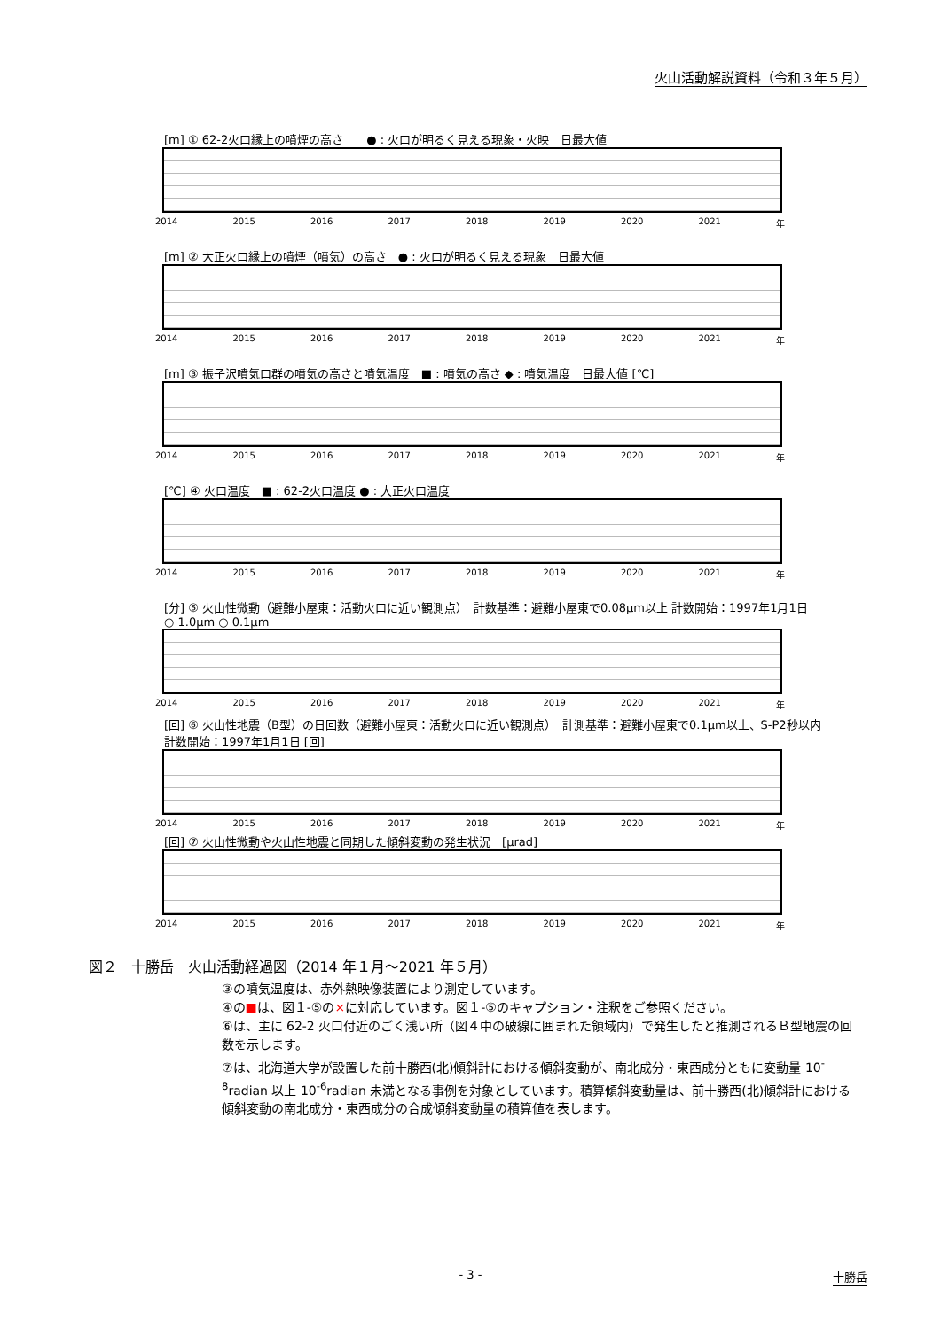火山活動解説資料（令和３年５月）
[m] ① 62-2火口縁上の噴煙の高さ　　● : 火口が明るく見える現象・火映　日最大値
2014 2015 2016 2017 2018 2019 2020 2021 年
[m] ② 大正火口縁上の噴煙（噴気）の高さ　● : 火口が明るく見える現象　日最大値
2014 2015 2016 2017 2018 2019 2020 2021 年
[m] ③ 振子沢噴気口群の噴気の高さと噴気温度　■ : 噴気の高さ ◆ : 噴気温度　日最大値 [℃]
2014 2015 2016 2017 2018 2019 2020 2021 年
[℃] ④ 火口温度　■ : 62-2火口温度 ● : 大正火口温度
2014 2015 2016 2017 2018 2019 2020 2021 年
[分] ⑤ 火山性微動（避難小屋東：活動火口に近い観測点）　計数基準：避難小屋東で0.08μm以上 計数開始：1997年1月1日　○ 1.0μm ○ 0.1μm
2014 2015 2016 2017 2018 2019 2020 2021 年
[回] ⑥ 火山性地震（B型）の日回数（避難小屋東：活動火口に近い観測点）　計測基準：避難小屋東で0.1μm以上、S-P2秒以内 計数開始：1997年1月1日 [回]
2014 2015 2016 2017 2018 2019 2020 2021 年
[回] ⑦ 火山性微動や火山性地震と同期した傾斜変動の発生状況　[μrad]
2014 2015 2016 2017 2018 2019 2020 2021 年
図２　十勝岳　火山活動経過図（2014 年１月～2021 年５月）
③の噴気温度は、赤外熱映像装置により測定しています。
④の■は、図１-⑤の×に対応しています。図１-⑤のキャプション・注釈をご参照ください。
⑥は、主に 62-2 火口付近のごく浅い所（図４中の破線に囲まれた領域内）で発生したと推測されるＢ型地震の回数を示します。
⑦は、北海道大学が設置した前十勝西(北)傾斜計における傾斜変動が、南北成分・東西成分ともに変動量 10<sup>-8</sup>radian 以上 10<sup>-6</sup>radian 未満となる事例を対象としています。積算傾斜変動量は、前十勝西(北)傾斜計における傾斜変動の南北成分・東西成分の合成傾斜変動量の積算値を表します。
- 3 -
十勝岳